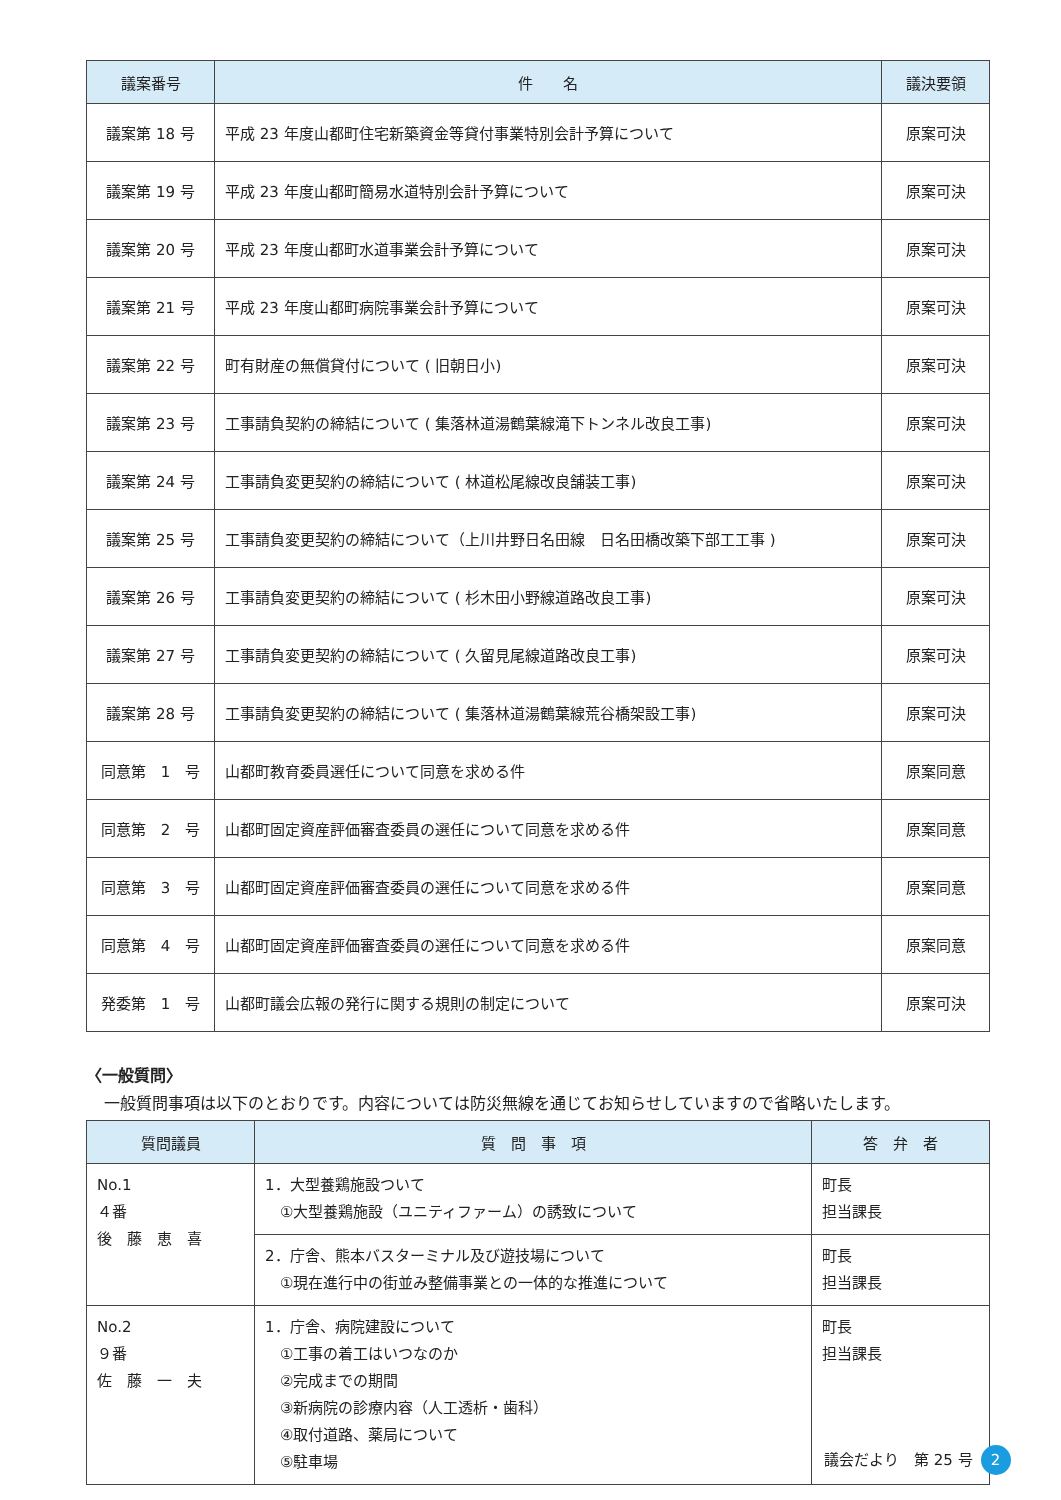| 議案番号 | 件 名 | 議決要領 |
| --- | --- | --- |
| 議案第 18 号 | 平成 23 年度山都町住宅新築資金等貸付事業特別会計予算について | 原案可決 |
| 議案第 19 号 | 平成 23 年度山都町簡易水道特別会計予算について | 原案可決 |
| 議案第 20 号 | 平成 23 年度山都町水道事業会計予算について | 原案可決 |
| 議案第 21 号 | 平成 23 年度山都町病院事業会計予算について | 原案可決 |
| 議案第 22 号 | 町有財産の無償貸付について ( 旧朝日小) | 原案可決 |
| 議案第 23 号 | 工事請負契約の締結について ( 集落林道湯鶴葉線滝下トンネル改良工事) | 原案可決 |
| 議案第 24 号 | 工事請負変更契約の締結について ( 林道松尾線改良舗装工事) | 原案可決 |
| 議案第 25 号 | 工事請負変更契約の締結について（上川井野日名田線 日名田橋改築下部工工事 ) | 原案可決 |
| 議案第 26 号 | 工事請負変更契約の締結について ( 杉木田小野線道路改良工事) | 原案可決 |
| 議案第 27 号 | 工事請負変更契約の締結について ( 久留見尾線道路改良工事) | 原案可決 |
| 議案第 28 号 | 工事請負変更契約の締結について ( 集落林道湯鶴葉線荒谷橋架設工事) | 原案可決 |
| 同意第 1 号 | 山都町教育委員選任について同意を求める件 | 原案同意 |
| 同意第 2 号 | 山都町固定資産評価審査委員の選任について同意を求める件 | 原案同意 |
| 同意第 3 号 | 山都町固定資産評価審査委員の選任について同意を求める件 | 原案同意 |
| 同意第 4 号 | 山都町固定資産評価審査委員の選任について同意を求める件 | 原案同意 |
| 発委第 1 号 | 山都町議会広報の発行に関する規則の制定について | 原案可決 |
〈一般質問〉
一般質問事項は以下のとおりです。内容については防災無線を通じてお知らせしていますので省略いたします。
| 質問議員 | 質 問 事 項 | 答 弁 者 |
| --- | --- | --- |
| No.1 ４番 後 藤 恵 喜 | 1．大型養鶏施設ついて ①大型養鶏施設（ユニティファーム）の誘致について | 町長 担当課長 |
| | 2．庁舎、熊本バスターミナル及び遊技場について ①現在進行中の街並み整備事業との一体的な推進について | 町長 担当課長 |
| No.2 ９番 佐 藤 一 夫 | 1．庁舎、病院建設について ①工事の着工はいつなのか ②完成までの期間 ③新病院の診療内容（人工透析・歯科） ④取付道路、薬局について ⑤駐車場 | 町長 担当課長 |
議会だより　第 25 号 2